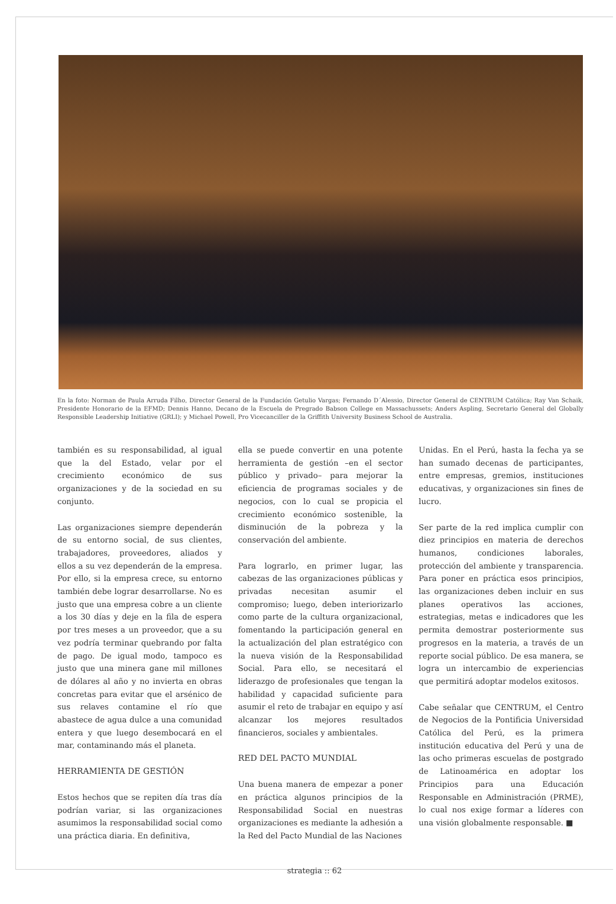En la foto: Norman de Paula Arruda Filho, Director General de la Fundación Getulio Vargas; Fernando D´Alessio, Director General de CENTRUM Católica; Ray Van Schaik, Presidente Honorario de la EFMD; Dennis Hanno, Decano de la Escuela de Pregrado Babson College en Massachussets; Anders Aspling, Secretario General del Globally Responsible Leadership Initiative (GRLI); y Michael Powell, Pro Vicecanciller de la Griffith University Business School de Australia.
también es su responsabilidad, al igual que la del Estado, velar por el crecimiento económico de sus organizaciones y de la sociedad en su conjunto.
Las organizaciones siempre dependerán de su entorno social, de sus clientes, trabajadores, proveedores, aliados y ellos a su vez dependerán de la empresa. Por ello, si la empresa crece, su entorno también debe lograr desarrollarse. No es justo que una empresa cobre a un cliente a los 30 días y deje en la fila de espera por tres meses a un proveedor, que a su vez podría terminar quebrando por falta de pago. De igual modo, tampoco es justo que una minera gane mil millones de dólares al año y no invierta en obras concretas para evitar que el arsénico de sus relaves contamine el río que abastece de agua dulce a una comunidad entera y que luego desembocará en el mar, contaminando más el planeta.
HERRAMIENTA DE GESTIÓN
Estos hechos que se repiten día tras día podrían variar, si las organizaciones asumimos la responsabilidad social como una práctica diaria. En definitiva,
ella se puede convertir en una potente herramienta de gestión –en el sector público y privado– para mejorar la eficiencia de programas sociales y de negocios, con lo cual se propicia el crecimiento económico sostenible, la disminución de la pobreza y la conservación del ambiente.
Para lograrlo, en primer lugar, las cabezas de las organizaciones públicas y privadas necesitan asumir el compromiso; luego, deben interiorizarlo como parte de la cultura organizacional, fomentando la participación general en la actualización del plan estratégico con la nueva visión de la Responsabilidad Social. Para ello, se necesitará el liderazgo de profesionales que tengan la habilidad y capacidad suficiente para asumir el reto de trabajar en equipo y así alcanzar los mejores resultados financieros, sociales y ambientales.
RED DEL PACTO MUNDIAL
Una buena manera de empezar a poner en práctica algunos principios de la Responsabilidad Social en nuestras organizaciones es mediante la adhesión a la Red del Pacto Mundial de las Naciones
Unidas. En el Perú, hasta la fecha ya se han sumado decenas de participantes, entre empresas, gremios, instituciones educativas, y organizaciones sin fines de lucro.
Ser parte de la red implica cumplir con diez principios en materia de derechos humanos, condiciones laborales, protección del ambiente y transparencia. Para poner en práctica esos principios, las organizaciones deben incluir en sus planes operativos las acciones, estrategias, metas e indicadores que les permita demostrar posteriormente sus progresos en la materia, a través de un reporte social público. De esa manera, se logra un intercambio de experiencias que permitirá adoptar modelos exitosos.
Cabe señalar que CENTRUM, el Centro de Negocios de la Pontificia Universidad Católica del Perú, es la primera institución educativa del Perú y una de las ocho primeras escuelas de postgrado de Latinoamérica en adoptar los Principios para una Educación Responsable en Administración (PRME), lo cual nos exige formar a líderes con una visión globalmente responsable. ■
strategia :: 62